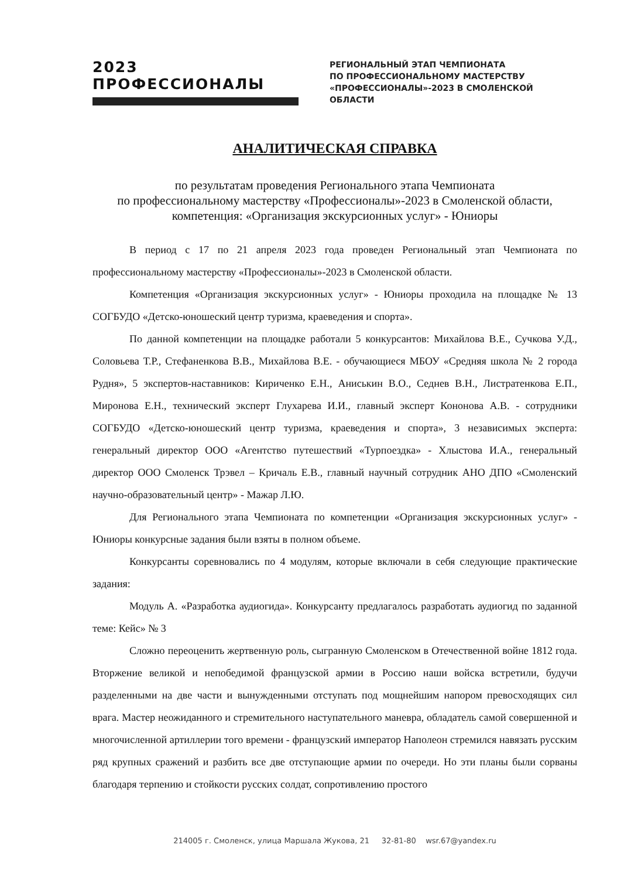2023 ПРОФЕССИОНАЛЫ
РЕГИОНАЛЬНЫЙ ЭТАП ЧЕМПИОНАТА
ПО ПРОФЕССИОНАЛЬНОМУ МАСТЕРСТВУ
«ПРОФЕССИОНАЛЫ»-2023 В СМОЛЕНСКОЙ ОБЛАСТИ
АНАЛИТИЧЕСКАЯ СПРАВКА
по результатам проведения Регионального этапа Чемпионата
по профессиональному мастерству «Профессионалы»-2023 в Смоленской области, компетенция: «Организация экскурсионных услуг» - Юниоры
В период с 17 по 21 апреля 2023 года проведен Региональный этап Чемпионата по профессиональному мастерству «Профессионалы»-2023 в Смоленской области.
Компетенция «Организация экскурсионных услуг» - Юниоры проходила на площадке № 13 СОГБУДО «Детско-юношеский центр туризма, краеведения и спорта».
По данной компетенции на площадке работали 5 конкурсантов: Михайлова В.Е., Сучкова У.Д., Соловьева Т.Р., Стефаненкова В.В., Михайлова В.Е. - обучающиеся МБОУ «Средняя школа № 2 города Рудня», 5 экспертов-наставников: Кириченко Е.Н., Аниськин В.О., Седнев В.Н., Листратенкова Е.П., Миронова Е.Н., технический эксперт Глухарева И.И., главный эксперт Кононова А.В. - сотрудники СОГБУДО «Детско-юношеский центр туризма, краеведения и спорта», 3 независимых эксперта: генеральный директор ООО «Агентство путешествий «Турпоездка» - Хлыстова И.А., генеральный директор ООО Смоленск Трэвел – Кричаль Е.В., главный научный сотрудник АНО ДПО «Смоленский научно-образовательный центр» - Мажар Л.Ю.
Для Регионального этапа Чемпионата по компетенции «Организация экскурсионных услуг» - Юниоры конкурсные задания были взяты в полном объеме.
Конкурсанты соревновались по 4 модулям, которые включали в себя следующие практические задания:
Модуль А. «Разработка аудиогида». Конкурсанту предлагалось разработать аудиогид по заданной теме: Кейс» № 3
Сложно переоценить жертвенную роль, сыгранную Смоленском в Отечественной войне 1812 года. Вторжение великой и непобедимой французской армии в Россию наши войска встретили, будучи разделенными на две части и вынужденными отступать под мощнейшим напором превосходящих сил врага. Мастер неожиданного и стремительного наступательного маневра, обладатель самой совершенной и многочисленной артиллерии того времени - французский император Наполеон стремился навязать русским ряд крупных сражений и разбить все две отступающие армии по очереди. Но эти планы были сорваны благодаря терпению и стойкости русских солдат, сопротивлению простого
214005 г. Смоленск, улица Маршала Жукова, 21 32-81-80 wsr.67@yandex.ru